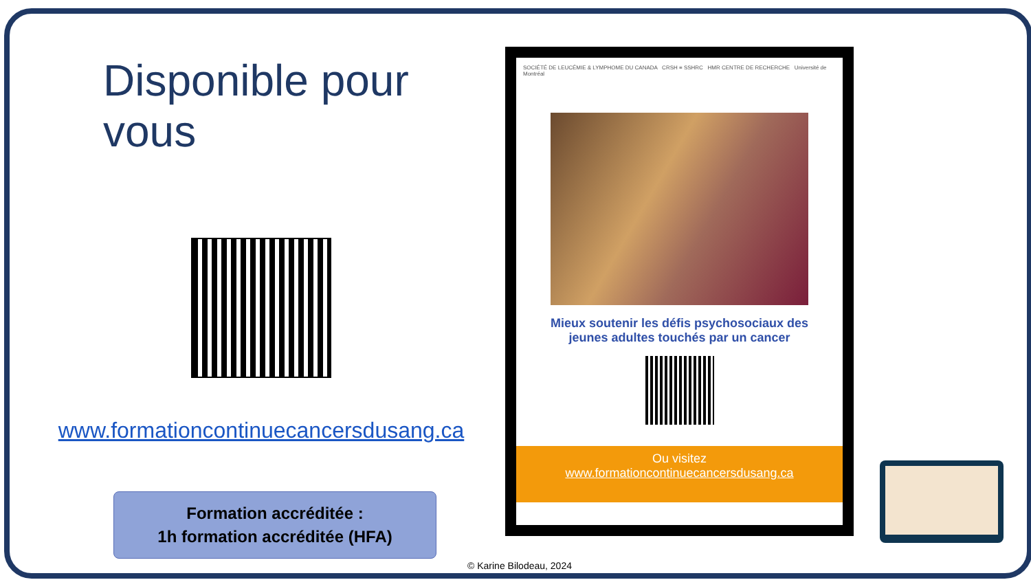Disponible pour vous
www.formationcontinuecancersdusang.ca
Formation accréditée :
1h formation accréditée (HFA)
SOCIÉTÉ DE LEUCÉMIE & LYMPHOME DU CANADA CRSH ≡ SSHRC HMR CENTRE DE RECHERCHE Université de Montréal
Mieux soutenir les défis psychosociaux des jeunes adultes touchés par un cancer
Ou visitez
www.formationcontinuecancersdusang.ca
© Karine Bilodeau, 2024